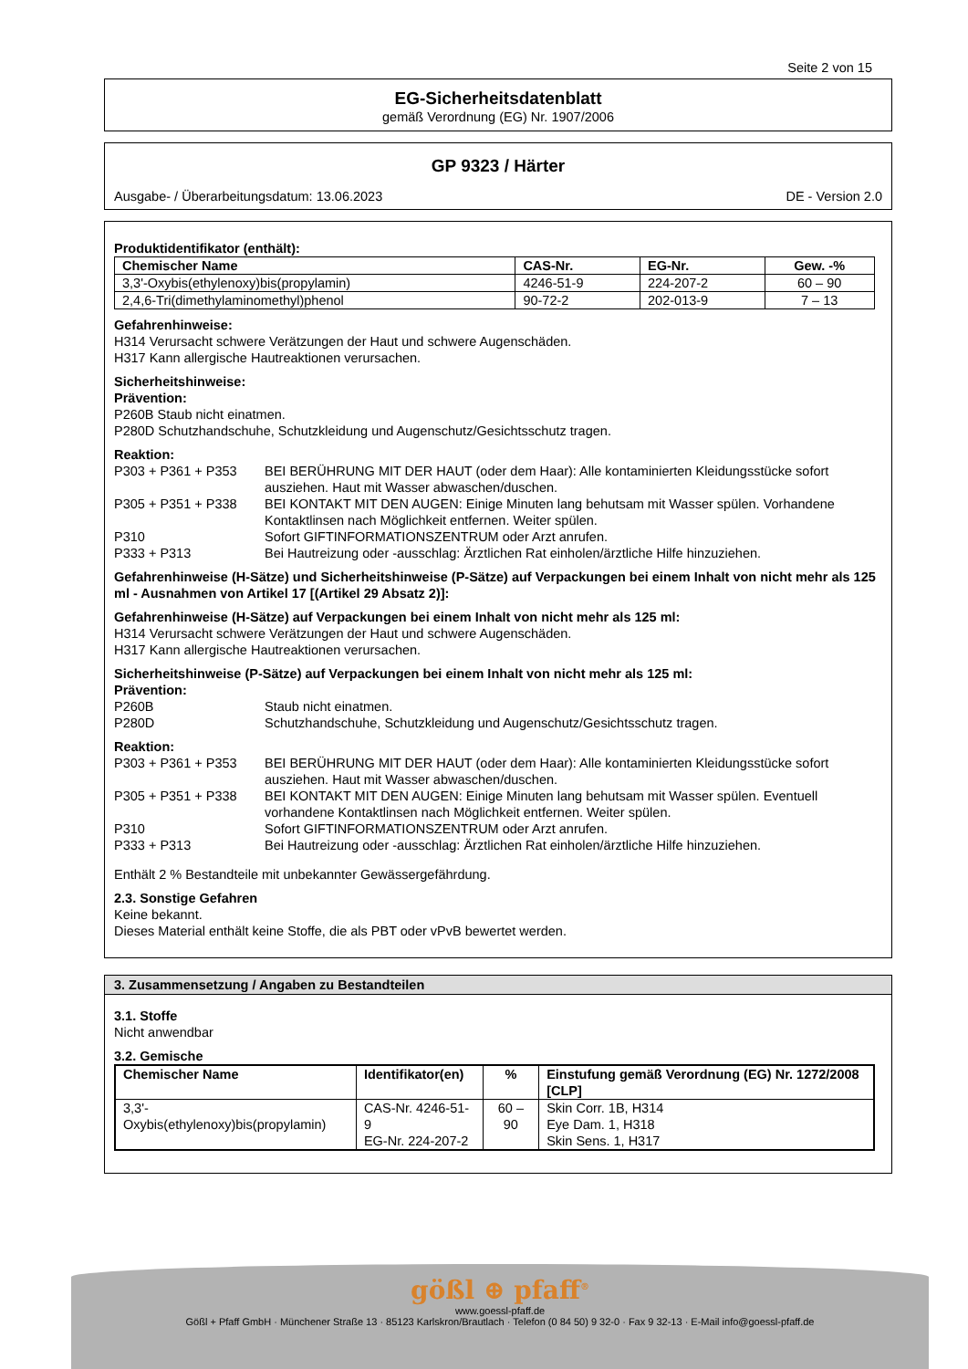Seite 2 von 15
EG-Sicherheitsdatenblatt
gemäß Verordnung (EG) Nr. 1907/2006
GP 9323 / Härter
Ausgabe- / Überarbeitungsdatum: 13.06.2023 DE - Version 2.0
Produktidentifikator (enthält):
| Chemischer Name | CAS-Nr. | EG-Nr. | Gew. -% |
| --- | --- | --- | --- |
| 3,3'-Oxybis(ethylenoxy)bis(propylamin) | 4246-51-9 | 224-207-2 | 60 – 90 |
| 2,4,6-Tri(dimethylaminomethyl)phenol | 90-72-2 | 202-013-9 | 7 – 13 |
Gefahrenhinweise:
H314 Verursacht schwere Verätzungen der Haut und schwere Augenschäden.
H317 Kann allergische Hautreaktionen verursachen.
Sicherheitshinweise:
Prävention:
P260B Staub nicht einatmen.
P280D Schutzhandschuhe, Schutzkleidung und Augenschutz/Gesichtsschutz tragen.
Reaktion:
P303 + P361 + P353 BEI BERÜHRUNG MIT DER HAUT (oder dem Haar): Alle kontaminierten Kleidungsstücke sofort ausziehen. Haut mit Wasser abwaschen/duschen.
P305 + P351 + P338 BEI KONTAKT MIT DEN AUGEN: Einige Minuten lang behutsam mit Wasser spülen. Vorhandene Kontaktlinsen nach Möglichkeit entfernen. Weiter spülen.
P310 Sofort GIFTINFORMATIONSZENTRUM oder Arzt anrufen.
P333 + P313 Bei Hautreizung oder -ausschlag: Ärztlichen Rat einholen/ärztliche Hilfe hinzuziehen.
Gefahrenhinweise (H-Sätze) und Sicherheitshinweise (P-Sätze) auf Verpackungen bei einem Inhalt von nicht mehr als 125 ml - Ausnahmen von Artikel 17 [(Artikel 29 Absatz 2)]:
Gefahrenhinweise (H-Sätze) auf Verpackungen bei einem Inhalt von nicht mehr als 125 ml:
H314 Verursacht schwere Verätzungen der Haut und schwere Augenschäden.
H317 Kann allergische Hautreaktionen verursachen.
Sicherheitshinweise (P-Sätze) auf Verpackungen bei einem Inhalt von nicht mehr als 125 ml:
Prävention:
P260B Staub nicht einatmen.
P280D Schutzhandschuhe, Schutzkleidung und Augenschutz/Gesichtsschutz tragen.
Reaktion:
P303 + P361 + P353 BEI BERÜHRUNG MIT DER HAUT (oder dem Haar): Alle kontaminierten Kleidungsstücke sofort ausziehen. Haut mit Wasser abwaschen/duschen.
P305 + P351 + P338 BEI KONTAKT MIT DEN AUGEN: Einige Minuten lang behutsam mit Wasser spülen. Eventuell vorhandene Kontaktlinsen nach Möglichkeit entfernen. Weiter spülen.
P310 Sofort GIFTINFORMATIONSZENTRUM oder Arzt anrufen.
P333 + P313 Bei Hautreizung oder -ausschlag: Ärztlichen Rat einholen/ärztliche Hilfe hinzuziehen.
Enthält 2 % Bestandteile mit unbekannter Gewässergefährdung.
2.3. Sonstige Gefahren
Keine bekannt.
Dieses Material enthält keine Stoffe, die als PBT oder vPvB bewertet werden.
3. Zusammensetzung / Angaben zu Bestandteilen
3.1. Stoffe
Nicht anwendbar
3.2. Gemische
| Chemischer Name | Identifikator(en) | % | Einstufung gemäß Verordnung (EG) Nr. 1272/2008 [CLP] |
| --- | --- | --- | --- |
| 3,3'-Oxybis(ethylenoxy)bis(propylamin) | CAS-Nr. 4246-51-9 EG-Nr. 224-207-2 | 60 – 90 | Skin Corr. 1B, H314 Eye Dam. 1, H318 Skin Sens. 1, H317 |
gößl ⊕ pfaff<sup>®</sup>
www.goessl-pfaff.de
Gößl + Pfaff GmbH · Münchener Straße 13 · 85123 Karlskron/Brautlach · Telefon (0 84 50) 9 32-0 · Fax 9 32-13 · E-Mail info@goessl-pfaff.de